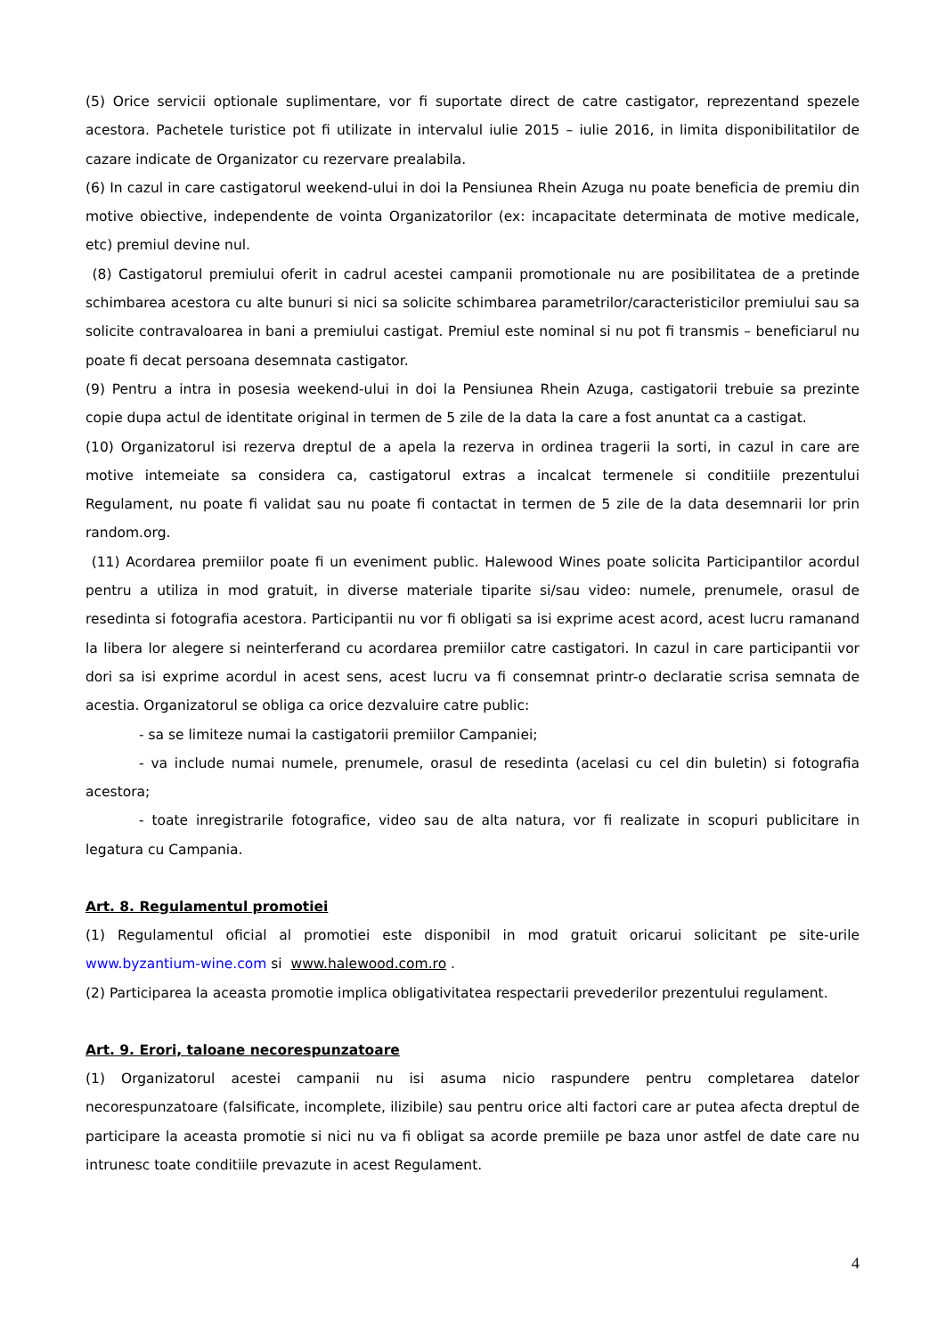(5) Orice servicii optionale suplimentare, vor fi suportate direct de catre castigator, reprezentand spezele acestora. Pachetele turistice pot fi utilizate in intervalul iulie 2015 – iulie 2016, in limita disponibilitatilor de cazare indicate de Organizator cu rezervare prealabila.
(6) In cazul in care castigatorul weekend-ului in doi la Pensiunea Rhein Azuga nu poate beneficia de premiu din motive obiective, independente de vointa Organizatorilor (ex: incapacitate determinata de motive medicale, etc) premiul devine nul.
(8) Castigatorul premiului oferit in cadrul acestei campanii promotionale nu are posibilitatea de a pretinde schimbarea acestora cu alte bunuri si nici sa solicite schimbarea parametrilor/caracteristicilor premiului sau sa solicite contravaloarea in bani a premiului castigat. Premiul este nominal si nu pot fi transmis – beneficiarul nu poate fi decat persoana desemnata castigator.
(9) Pentru a intra in posesia weekend-ului in doi la Pensiunea Rhein Azuga, castigatorii trebuie sa prezinte copie dupa actul de identitate original in termen de 5 zile de la data la care a fost anuntat ca a castigat.
(10) Organizatorul isi rezerva dreptul de a apela la rezerva in ordinea tragerii la sorti, in cazul in care are motive intemeiate sa considera ca, castigatorul extras a incalcat termenele si conditiile prezentului Regulament, nu poate fi validat sau nu poate fi contactat in termen de 5 zile de la data desemnarii lor prin random.org.
(11) Acordarea premiilor poate fi un eveniment public. Halewood Wines poate solicita Participantilor acordul pentru a utiliza in mod gratuit, in diverse materiale tiparite si/sau video: numele, prenumele, orasul de resedinta si fotografia acestora. Participantii nu vor fi obligati sa isi exprime acest acord, acest lucru ramanand la libera lor alegere si neinterferand cu acordarea premiilor catre castigatori. In cazul in care participantii vor dori sa isi exprime acordul in acest sens, acest lucru va fi consemnat printr-o declaratie scrisa semnata de acestia. Organizatorul se obliga ca orice dezvaluire catre public:
- sa se limiteze numai la castigatorii premiilor Campaniei;
- va include numai numele, prenumele, orasul de resedinta (acelasi cu cel din buletin) si fotografia acestora;
- toate inregistrarile fotografice, video sau de alta natura, vor fi realizate in scopuri publicitare in legatura cu Campania.
Art. 8. Regulamentul promotiei
(1) Regulamentul oficial al promotiei este disponibil in mod gratuit oricarui solicitant pe site-urile www.byzantium-wine.com si www.halewood.com.ro .
(2) Participarea la aceasta promotie implica obligativitatea respectarii prevederilor prezentului regulament.
Art. 9. Erori, taloane necorespunzatoare
(1) Organizatorul acestei campanii nu isi asuma nicio raspundere pentru completarea datelor necorespunzatoare (falsificate, incomplete, ilizibile) sau pentru orice alti factori care ar putea afecta dreptul de participare la aceasta promotie si nici nu va fi obligat sa acorde premiile pe baza unor astfel de date care nu intrunesc toate conditiile prevazute in acest Regulament.
4